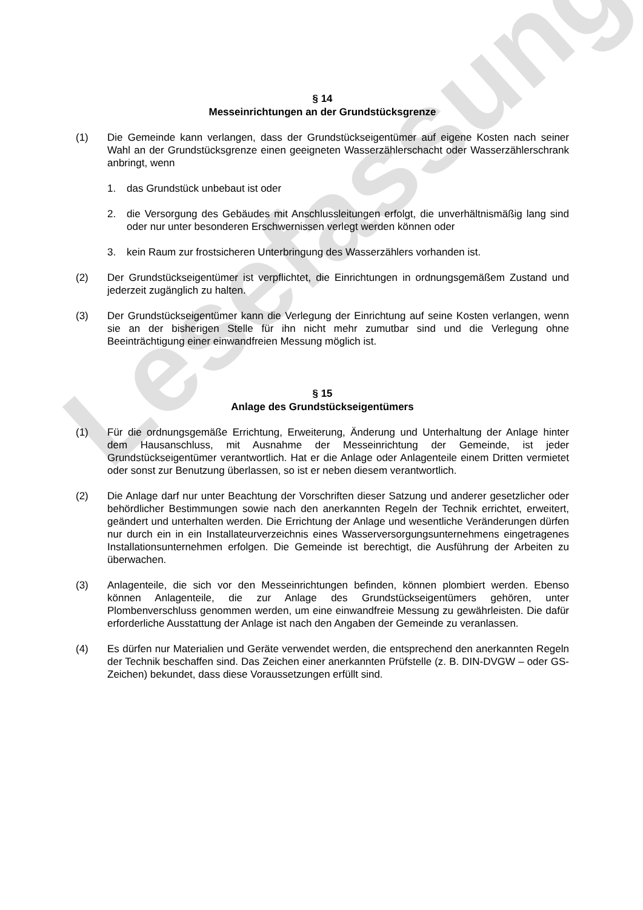§ 14
Messeinrichtungen an der Grundstücksgrenze
(1) Die Gemeinde kann verlangen, dass der Grundstückseigentümer auf eigene Kosten nach seiner Wahl an der Grundstücksgrenze einen geeigneten Wasserzählerschacht oder Wasserzählerschrank anbringt, wenn
1. das Grundstück unbebaut ist oder
2. die Versorgung des Gebäudes mit Anschlussleitungen erfolgt, die unverhältnismäßig lang sind oder nur unter besonderen Erschwernissen verlegt werden können oder
3. kein Raum zur frostsicheren Unterbringung des Wasserzählers vorhanden ist.
(2) Der Grundstückseigentümer ist verpflichtet, die Einrichtungen in ordnungsgemäßem Zustand und jederzeit zugänglich zu halten.
(3) Der Grundstückseigentümer kann die Verlegung der Einrichtung auf seine Kosten verlangen, wenn sie an der bisherigen Stelle für ihn nicht mehr zumutbar sind und die Verlegung ohne Beeinträchtigung einer einwandfreien Messung möglich ist.
§ 15
Anlage des Grundstückseigentümers
(1) Für die ordnungsgemäße Errichtung, Erweiterung, Änderung und Unterhaltung der Anlage hinter dem Hausanschluss, mit Ausnahme der Messeinrichtung der Gemeinde, ist jeder Grundstückseigentümer verantwortlich. Hat er die Anlage oder Anlagenteile einem Dritten vermietet oder sonst zur Benutzung überlassen, so ist er neben diesem verantwortlich.
(2) Die Anlage darf nur unter Beachtung der Vorschriften dieser Satzung und anderer gesetzlicher oder behördlicher Bestimmungen sowie nach den anerkannten Regeln der Technik errichtet, erweitert, geändert und unterhalten werden. Die Errichtung der Anlage und wesentliche Veränderungen dürfen nur durch ein in ein Installateurverzeichnis eines Wasserversorgungsunternehmens eingetragenes Installationsunternehmen erfolgen. Die Gemeinde ist berechtigt, die Ausführung der Arbeiten zu überwachen.
(3) Anlagenteile, die sich vor den Messeinrichtungen befinden, können plombiert werden. Ebenso können Anlagenteile, die zur Anlage des Grundstückseigentümers gehören, unter Plombenverschluss genommen werden, um eine einwandfreie Messung zu gewährleisten. Die dafür erforderliche Ausstattung der Anlage ist nach den Angaben der Gemeinde zu veranlassen.
(4) Es dürfen nur Materialien und Geräte verwendet werden, die entsprechend den anerkannten Regeln der Technik beschaffen sind. Das Zeichen einer anerkannten Prüfstelle (z. B. DIN-DVGW – oder GS-Zeichen) bekundet, dass diese Voraussetzungen erfüllt sind.
Lesefassung